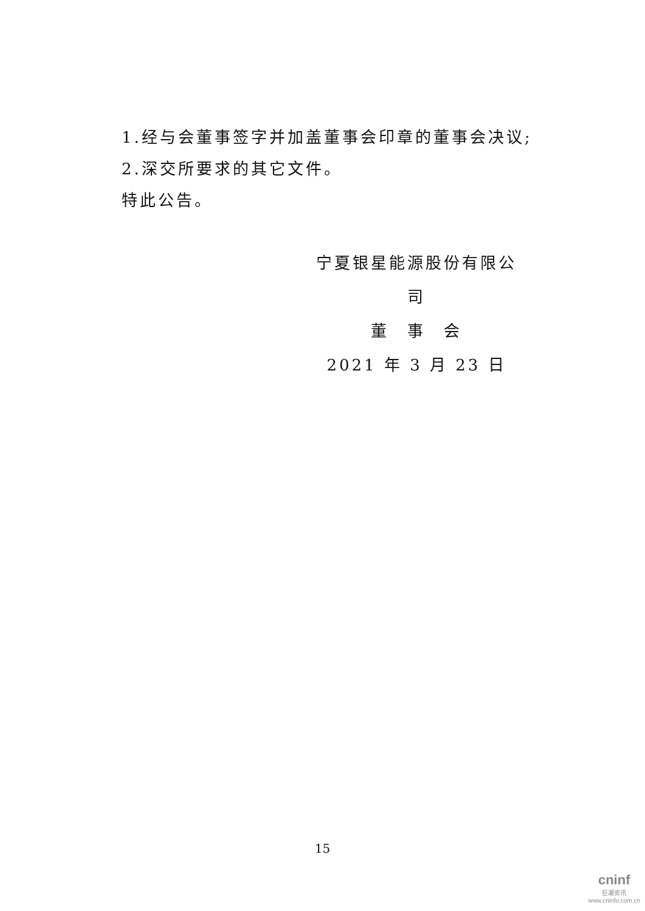1.经与会董事签字并加盖董事会印章的董事会决议;
2.深交所要求的其它文件。
特此公告。
宁夏银星能源股份有限公司
董　事　会
2021 年 3 月 23 日
15
cninf
巨潮资讯
www.cninfo.com.cn